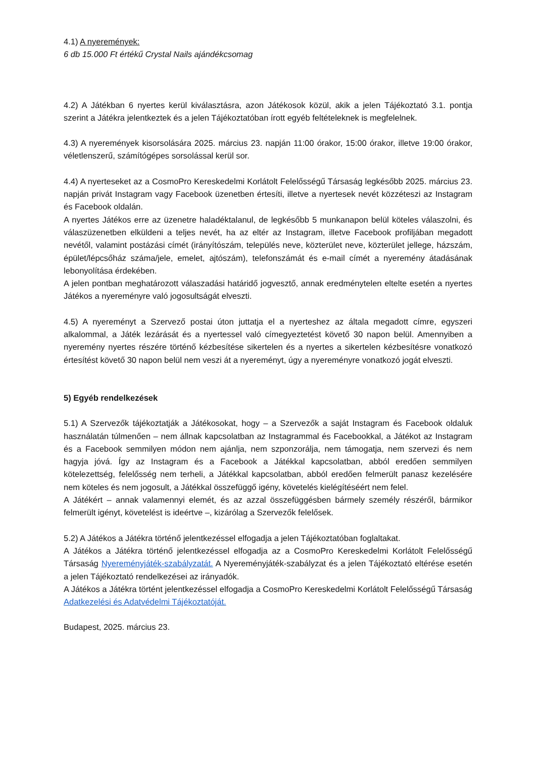4.1) A nyeremények:
6 db 15.000 Ft értékű Crystal Nails ajándékcsomag
4.2) A Játékban 6 nyertes kerül kiválasztásra, azon Játékosok közül, akik a jelen Tájékoztató 3.1. pontja szerint a Játékra jelentkeztek és a jelen Tájékoztatóban írott egyéb feltételeknek is megfelelnek.
4.3) A nyeremények kisorsolására 2025. március 23. napján 11:00 órakor, 15:00 órakor, illetve 19:00 órakor, véletlenszerű, számítógépes sorsolással kerül sor.
4.4) A nyerteseket az a CosmoPro Kereskedelmi Korlátolt Felelősségű Társaság legkésőbb 2025. március 23. napján privát Instagram vagy Facebook üzenetben értesíti, illetve a nyertesek nevét közzéteszi az Instagram és Facebook oldalán.
A nyertes Játékos erre az üzenetre haladéktalanul, de legkésőbb 5 munkanapon belül köteles válaszolni, és válaszüzenetben elküldeni a teljes nevét, ha az eltér az Instagram, illetve Facebook profiljában megadott nevétől, valamint postázási címét (irányítószám, település neve, közterület neve, közterület jellege, házszám, épület/lépcsőház száma/jele, emelet, ajtószám), telefonszámát és e-mail címét a nyeremény átadásának lebonyolítása érdekében.
A jelen pontban meghatározott válaszadási határidő jogvesztő, annak eredménytelen eltelte esetén a nyertes Játékos a nyereményre való jogosultságát elveszti.
4.5) A nyereményt a Szervező postai úton juttatja el a nyerteshez az általa megadott címre, egyszeri alkalommal, a Játék lezárását és a nyertessel való címegyeztetést követő 30 napon belül. Amennyiben a nyeremény nyertes részére történő kézbesítése sikertelen és a nyertes a sikertelen kézbesítésre vonatkozó értesítést követő 30 napon belül nem veszi át a nyereményt, úgy a nyereményre vonatkozó jogát elveszti.
5) Egyéb rendelkezések
5.1) A Szervezők tájékoztatják a Játékosokat, hogy – a Szervezők a saját Instagram és Facebook oldaluk használatán túlmenően – nem állnak kapcsolatban az Instagrammal és Facebookkal, a Játékot az Instagram és a Facebook semmilyen módon nem ajánlja, nem szponzorálja, nem támogatja, nem szervezi és nem hagyja jóvá. Így az Instagram és a Facebook a Játékkal kapcsolatban, abból eredően semmilyen kötelezettség, felelősség nem terheli, a Játékkal kapcsolatban, abból eredően felmerült panasz kezelésére nem köteles és nem jogosult, a Játékkal összefüggő igény, követelés kielégítéséért nem felel.
A Játékért – annak valamennyi elemét, és az azzal összefüggésben bármely személy részéről, bármikor felmerült igényt, követelést is ideértve –, kizárólag a Szervezők felelősek.
5.2) A Játékos a Játékra történő jelentkezéssel elfogadja a jelen Tájékoztatóban foglaltakat.
A Játékos a Játékra történő jelentkezéssel elfogadja az a CosmoPro Kereskedelmi Korlátolt Felelősségű Társaság Nyereményjáték-szabályzatát. A Nyereményjáték-szabályzat és a jelen Tájékoztató eltérése esetén a jelen Tájékoztató rendelkezései az irányadók.
A Játékos a Játékra történt jelentkezéssel elfogadja a CosmoPro Kereskedelmi Korlátolt Felelősségű Társaság Adatkezelési és Adatvédelmi Tájékoztatóját.
Budapest, 2025. március 23.